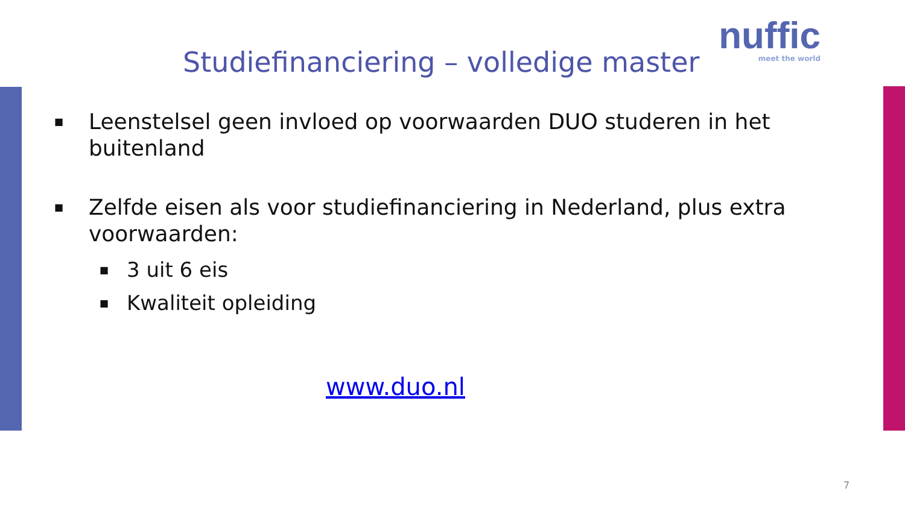nuffic
meet the world
Studiefinanciering – volledige master
■ Leenstelsel geen invloed op voorwaarden DUO studeren in het buitenland
■
Zelfde eisen als voor studiefinanciering in Nederland, plus extra voorwaarden:
■ 3 uit 6 eis
■ Kwaliteit opleiding
www.duo.nl
7